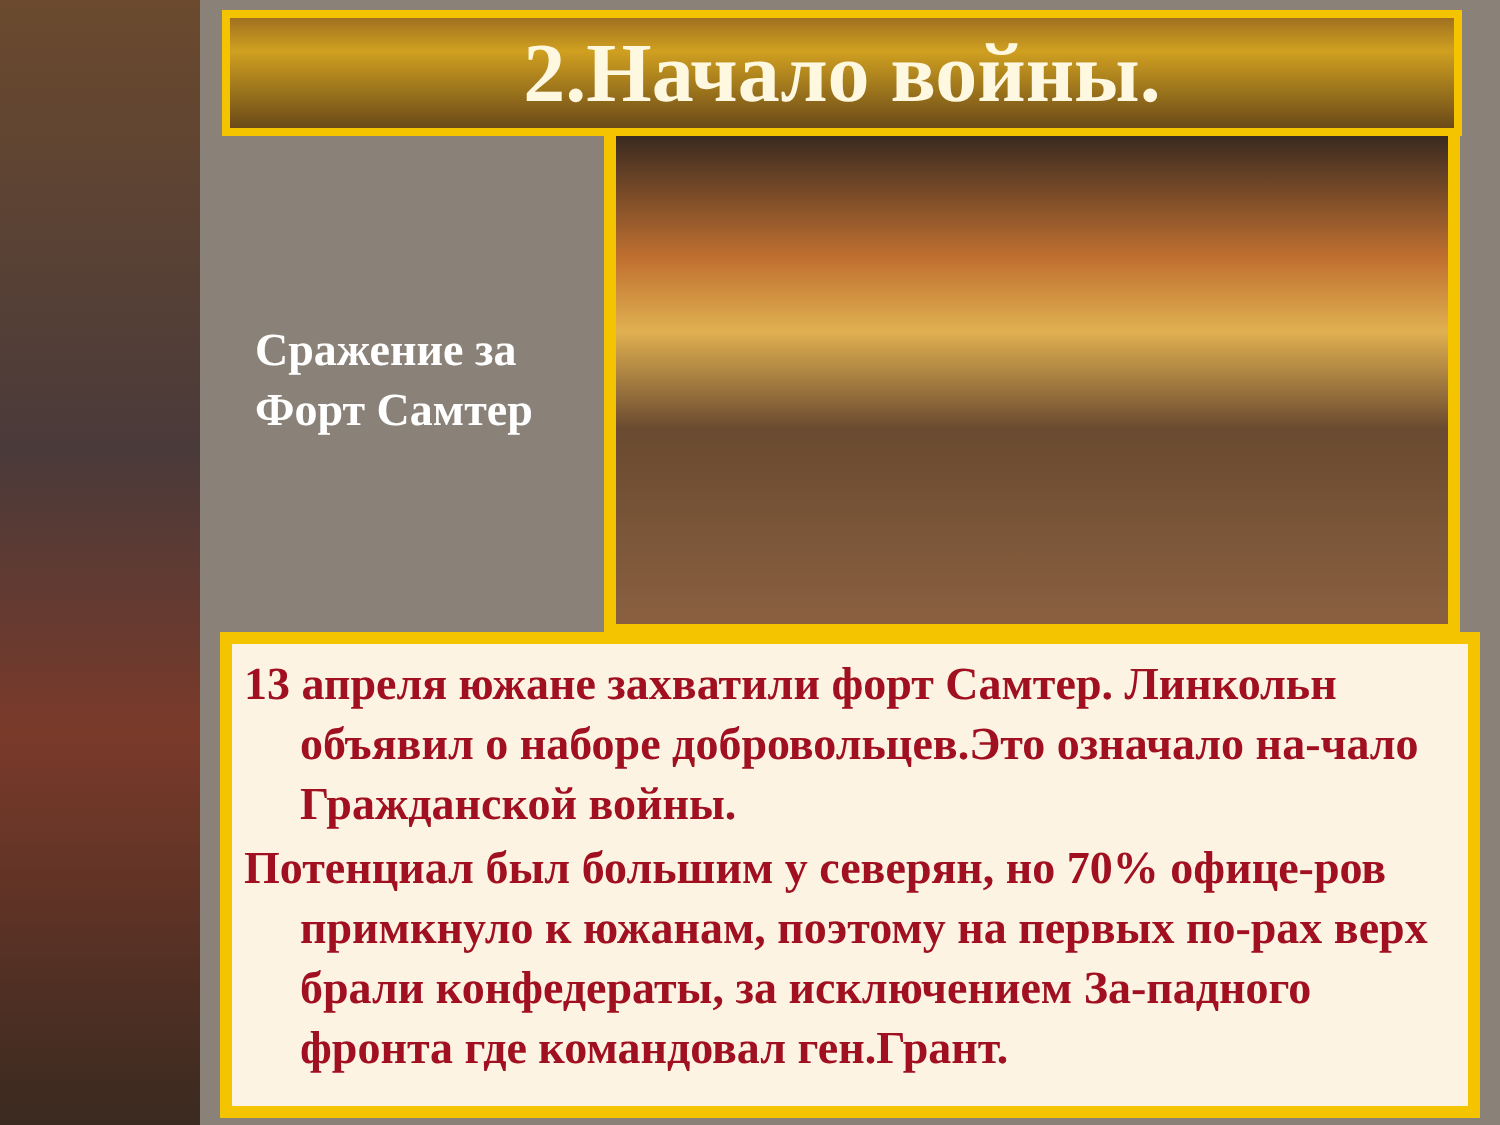2.Начало войны.
Сражение за
Форт Самтер
13 апреля южане захватили форт Самтер. Линкольн объявил о наборе добровольцев.Это означало на-чало Гражданской войны.
Потенциал был большим у северян, но 70% офице-ров примкнуло к южанам, поэтому на первых по-рах верх брали конфедераты, за исключением За-падного фронта где командовал ген.Грант.